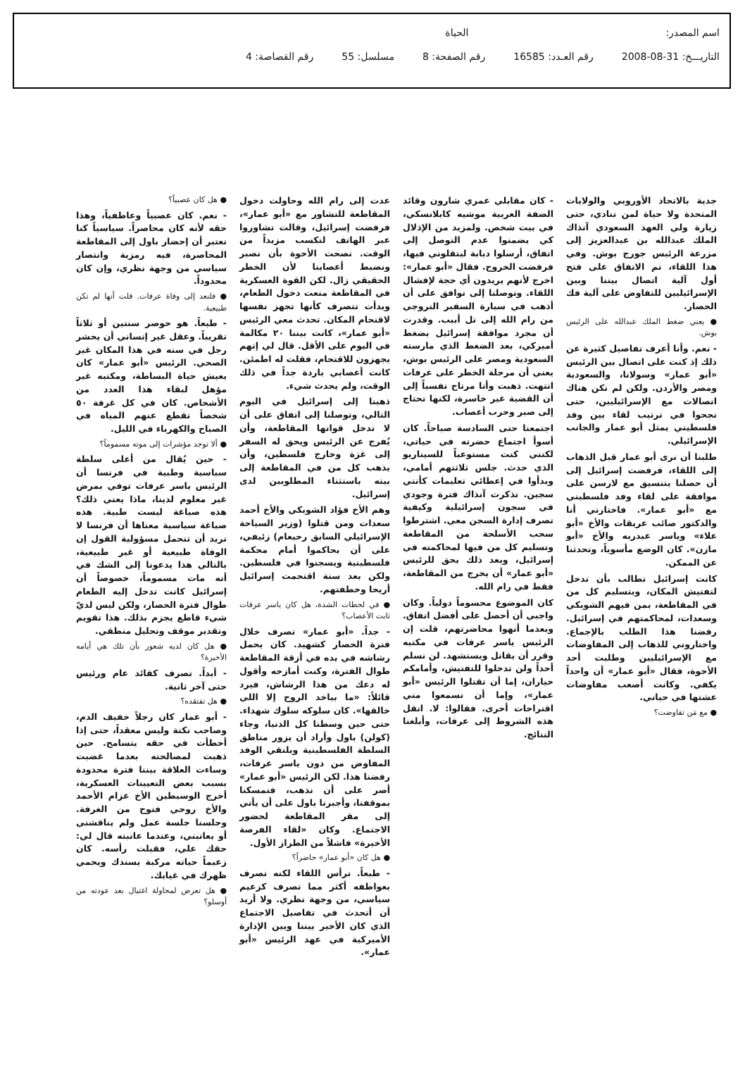اسم المصدر: الحياة
التاريـــخ: 31-08-2008 رقم العـدد: 16585 رقم الصفحة: 8 مسلسل: 55 رقم القصاصة: 4
جدية بالاتحاد الأوروبي والولايات المتحدة ولا حياة لمن تنادي، حتى زيارة ولي العهد السعودي آنذاك الملك عبدالله بن عبدالعزيز إلى مزرعة الرئيس جورج بوش. وفي هذا اللقاء، تم الاتفاق على فتح أول آلية اتصال بيننا وبين الإسرائيليين للتفاوض على آلية فك الحصار.
● يعني ضغط الملك عبدالله على الرئيس بوش.
- نعم. وأنا أعرف تفاصيل كثيرة عن ذلك إذ كنت على اتصال بين الرئيس «أبو عمار» وسولانا، والسعودية ومصر والأردن. ولكن لم تكن هناك اتصالات مع الإسرائيليين، حتى نجحوا في ترتيب لقاء بين وفد فلسطيني يمثل أبو عمار والجانب الإسرائيلي.
طلبنا أن نرى أبو عمار قبل الذهاب إلى اللقاء، فرفضت إسرائيل إلى أن حصلنا بتنسيق مع لارسن على موافقة على لقاء وفد فلسطيني مع «أبو عمار». فاختارني أنا والدكتور صائب عريقات والأخ «أبو علاء» وياسر عبدربه والأخ «أبو مازن». كان الوضع مأسوياً، وتحدثنا عن الممكن.
كانت إسرائيل تطالب بأن تدخل لتفتيش المكان، وبتسليم كل من في المقاطعة، بمن فيهم الشوبكي وسعدات، لمحاكمتهم في إسرائيل. رفضنا هذا الطلب بالإجماع. واختاروني للذهاب إلى المفاوضات مع الإسرائيليين وطلبت أحد الأخوة، فقال «أبو عمار» أن واحداً يكفي. وكانت أصعب مفاوضات عشتها في حياتي.
● مع مَن تفاوضت؟
- كان مقابلي عمري شارون وقائد الضفة الغربية موشيه كابلانسكي، في بيت شخص. ولمزيد من الإذلال كي يضمنوا عدم التوصل إلى اتفاق، أرسلوا دبابة ليتقلوني فيها، فرفضت الخروج. فقال «أبو عمار»: اخرج لأنهم يريدون أي حجة لإفشال اللقاء. وتوصلنا إلى توافق على أن أذهب في سيارة السفير النروجي من رام الله إلى تل أبيب. وقدرت أن مجرد موافقة إسرائيل بضغط أميركي، بعد الضغط الذي مارسته السعودية ومصر على الرئيس بوش، يعني أن مرحلة الخطر على عرفات انتهت. ذهبت وأنا مرتاح نفسياً إلى أن القضية غير خاسرة، لكنها تحتاج إلى صبر وحرب أعصاب.
اجتمعنا حتى السادسة صباحاً. كان أسوأ اجتماع حضرته في حياتي، لكنني كنت مستوعباً للسيناريو الذي حدث. جلس ثلاثتهم أمامي، وبدأوا في إعطائي تعليمات كأنني سجين. تذكرت آنذاك فترة وجودي في سجون إسرائيلية وكيفية تصرف إدارة السجن معي. اشترطوا سحب الأسلحة من المقاطعة وتسليم كل من فيها لمحاكمته في إسرائيل، وبعد ذلك يحق للرئيس «أبو عمار» أن يخرج من المقاطعة، فقط في رام الله.
كان الموضوع محسوماً دولياً. وكان واجبي أن أحصل على أفضل اتفاق. وبعدما أنهوا محاضرتهم، قلت إن الرئيس ياسر عرفات في مكتبه وقرر أن يقاتل ويستشهد. لن نسلم أحداً ولن تدخلوا للتفتيش، وأمامكم خياران، إما أن تقتلوا الرئيس «أبو عمار»، وإما أن تسمعوا مني اقتراحات أخرى. فقالوا: لا. انقل هذه الشروط إلى عرفات، وأبلغنا النتائج.
عدت إلى رام الله وحاولت دخول المقاطعة للتشاور مع «أبو عمار»، فرفضت إسرائيل، وقالت تشاوروا عبر الهاتف لتكسب مزيداً من الوقت. نصحت الأخوة بأن نصبر ونضبط أعصابنا لأن الخطر الحقيقي زال. لكن القوة العسكرية في المقاطعة منعت دخول الطعام، وبدأت تتصرف كأنها تجهز نفسها لاقتحام المكان. تحدث معي الرئيس «أبو عمار»، كانت بيننا ٢٠ مكالمة في اليوم على الأقل. قال لي إنهم يجهزون للاقتحام، فقلت له اطمئن. كانت أعصابي باردة جداً في ذلك الوقت، ولم يحدث شيء.
ذهبنا إلى إسرائيل في اليوم التالي، وتوصلنا إلى اتفاق على أن لا تدخل قواتها المقاطعة، وأن يُفرج عن الرئيس ويحق له السفر إلى غزة وخارج فلسطين، وأن يذهب كل من في المقاطعة إلى بيته باستثناء المطلوبين لدى إسرائيل.
وهم الأخ فؤاد الشوبكي والأخ أحمد سعدات ومن قتلوا (وزير السياحة الإسرائيلي السابق رحبعام) زئيفي، على أن يحاكموا أمام محكمة فلسطينية ويسجنوا في فلسطين. ولكن بعد سنة اقتحمت إسرائيل أريحا وخطفتهم.
● في لحظات الشدة، هل كان ياسر عرفات ثابت الأعصاب؟
- جداً. «أبو عمار» تصرف خلال فترة الحصار كشهيد. كان يحمل رشاشه في يده في أزقة المقاطعة طوال الفترة، وكنت أمازحه وأقول له دعك من هذا الرشاش، فيرد قائلاً: «ما بياخد الروح إلا اللي خالقها». كان سلوكه سلوك شهداء. حتى حين وسطنا كل الدنيا، وجاء (كولن) باول وأراد أن يزور مناطق السلطة الفلسطينية ويلتقي الوفد المفاوض من دون ياسر عرفات، رفضنا هذا. لكن الرئيس «أبو عمار» أصر على أن نذهب، فتمسكنا بموقفنا، وأجبرنا باول على أن يأتي إلى مقر المقاطعة لحضور الاجتماع. وكان «لقاء الفرصة الأخيرة» فاشلاً من الطراز الأول.
● هل كان «أبو عمار» حاضراً؟
- طبعاً. ترأس اللقاء لكنه تصرف بعواطفه أكثر مما تصرف كزعيم سياسي، من وجهة نظري. ولا أريد أن أتحدث في تفاصيل الاجتماع الذي كان الأخير بيننا وبين الإدارة الأميركية في عهد الرئيس «أبو عمار».
● هل كان عصبياً؟
- نعم. كان عصبياً وعاطفياً، وهذا حقه لأنه كان محاصراً. سياسياً كنا نعتبر أن إحضار باول إلى المقاطعة المحاصرة، فيه رمزية وانتصار سياسي من وجهة نظري، وإن كان محدوداً.
● فلنعد إلى وفاة عرفات. قلت أنها لم تكن طبيعية.
- طبعاً. هو حوصر سنتين أو ثلاثاً تقريباً. وعقل غير إنساني أن يحشر رجل في سنه في هذا المكان غير الصحي. الرئيس «أبو عمار» كان يعيش حياة البساطة، ومكتبه غير مؤهل لبقاء هذا العدد من الأشخاص. كان في كل غرفة ٥٠ شخصاً تقطع عنهم المياه في الصباح والكهرباء في الليل.
● ألا توجد مؤشرات إلى موته مسموماً؟
- حين يُقال من أعلى سلطة سياسية وطبية في فرنسا أن الرئيس ياسر عرفات توفي بمرض غير معلوم لدينا، ماذا يعني ذلك؟ هذه صياغة ليست طبية. هذه صياغة سياسية معناها أن فرنسا لا تريد أن تتحمل مسؤولية القول إن الوفاة طبيعية أو غير طبيعية، بالتالي هذا يدعونا إلى الشك في أنه مات مسموماً، خصوصاً أن إسرائيل كانت تدخل إليه الطعام طوال فترة الحصار، ولكن ليس لديّ شيء قاطع يجزم بذلك. هذا تقويم وتقدير موقف وتحليل منطقي.
● هل كان لديه شعور بأن تلك هي أيامه الأخيرة؟
- أبداً. تصرف كقائد عام ورئيس حتى آخر ثانية.
● هل تفتقده؟
- أبو عمار كان رجلاً خفيف الدم، وصاحب نكتة وليس معقداً، حتى إذا أخطأت في حقه يتسامح. حين ذهبت لمصالحته بعدما غضبت وساءت العلاقة بيننا فترة محدودة بسبب بعض التعيينات العسكرية، أخرج الوسيطين الأخ عزام الأحمد والأخ روحي فتوح من الغرفة. وجلسنا جلسة عمل ولم يناقشني أو يعاتبني، وعندما عاتبته قال لي: حقك علي، فقبلت رأسه. كان زعيماً حياته مركبة يسندك ويحمي ظهرك في غيابك.
● هل تعرض لمحاولة اغتيال بعد عودته من أوسلو؟